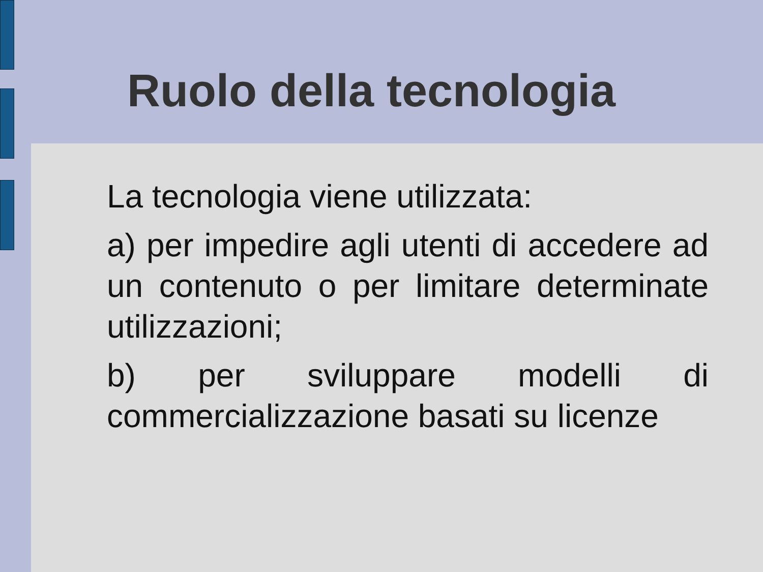Ruolo della tecnologia
La tecnologia viene utilizzata:
a) per impedire agli utenti di accedere ad un contenuto o per limitare determinate utilizzazioni;
b) per sviluppare modelli di commercializzazione basati su licenze